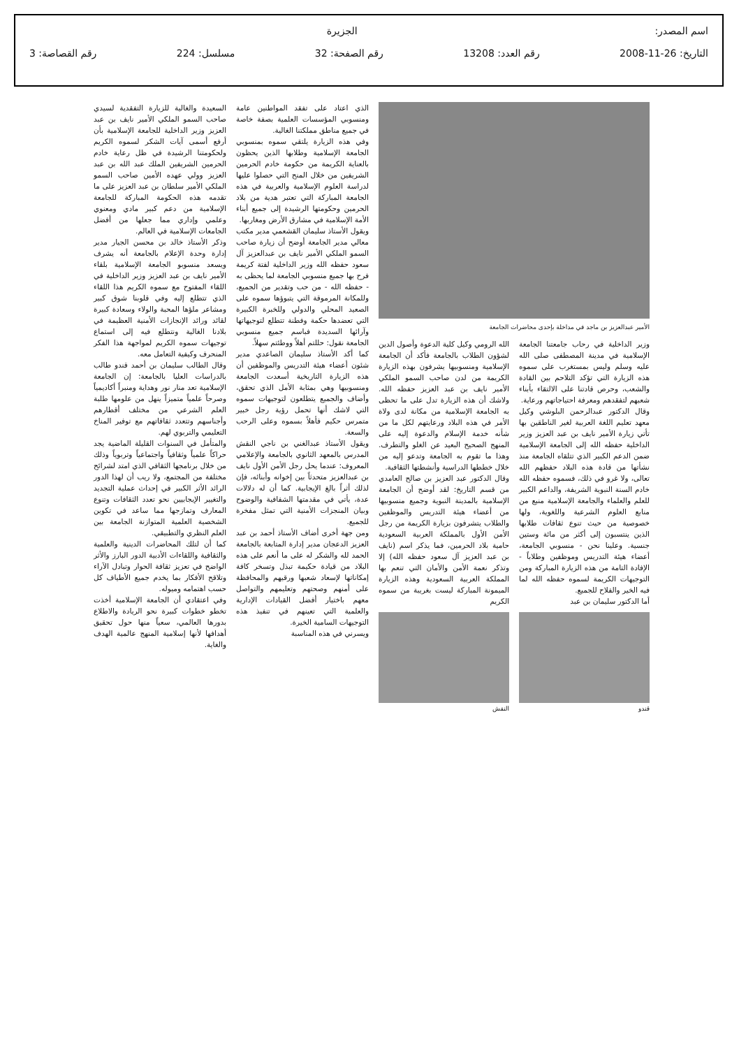اسم المصدر: الجزيرة
التاريخ: 26-11-2008 رقم العدد: 13208 رقم الصفحة: 32 مسلسل: 224 رقم القصاصة: 3
الأمير عبدالعزيز بن ماجد في مداخلة بإحدى محاضرات الجامعة
وزير الداخلية في رحاب جامعتنا الجامعة الإسلامية في مدينة المصطفى صلى الله عليه وسلم وليس بمستغرب على سموه هذه الزيارة التي تؤكد التلاحم بين القادة والشعب، وحرص قادتنا على الالتقاء بأبناء شعبهم لتفقدهم ومعرفة احتياجاتهم ورعاية.
وقال الدكتور عبدالرحمن البلوشي وكيل معهد تعليم اللغة العربية لغير الناطقين بها تأتي زيارة الأمير نايف بن عبد العزيز وزير الداخلية حفظه الله إلى الجامعة الإسلامية ضمن الدعم الكبير الذي تتلقاه الجامعة منذ نشأتها من قادة هذه البلاد حفظهم الله تعالى، ولا غرو في ذلك، فسموه حفظه الله خادم السنة النبوية الشريفة، والداعم الكبير للعلم والعلماء والجامعة الإسلامية منبع من منابع العلوم الشرعية واللغوية، ولها خصوصية من حيث تنوع ثقافات طلابها الذين ينتسبون إلى أكثر من مائة وستين جنسية. وعلينا نحن - منسوبي الجامعة، أعضاء هيئة التدريس وموظفين وطلاباً - الإفادة التامة من هذه الزيارة المباركة ومن التوجيهات الكريمة لسموه حفظه الله لما فيه الخير والفلاح للجميع.
أما الدكتور سليمان بن عبد
قندو
الله الرومي وكيل كلية الدعوة وأصول الدين لشؤون الطلاب بالجامعة فأكد أن الجامعة الإسلامية ومنسوبيها يشرفون بهذه الزيارة الكريمة من لدن صاحب السمو الملكي الأمير نايف بن عبد العزيز حفظه الله. ولاشك أن هذه الزيارة تدل على ما تحظى به الجامعة الإسلامية من مكانة لدى ولاة الأمر في هذه البلاد ورعايتهم لكل ما من شأنه خدمة الإسلام والدعوة إليه على المنهج الصحيح البعيد عن الغلو والتطرف. وهذا ما تقوم به الجامعة وتدعو إليه من خلال خططها الدراسية وأنشطتها الثقافية.
وقال الدكتور عبد العزيز بن صالح العامدي من قسم التاريخ: لقد أوضح أن الجامعة الإسلامية بالمدينة النبوية وجميع منسوبيها من أعضاء هيئة التدريس والموظفين والطلاب يتشرفون بزيارة الكريمة من رجل الأمن الأول بالمملكة العربية السعودية حامية بلاد الحرمين، فما يذكر اسم (نايف بن عبد العزيز آل سعود حفظه الله) إلا وتذكر نعمة الأمن والأمان التي تنعم بها المملكة العربية السعودية وهذه الزيارة الميمونة المباركة ليست بغريبة من سموه الكريم
النقش
الذي اعتاد على تفقد المواطنين عامة ومنسوبي المؤسسات العلمية بصفة خاصة في جميع مناطق مملكتنا الغالية.
وفي هذه الزيارة يلتقي سموه بمنسوبي الجامعة الإسلامية وطلابها الذين يحظون بالعناية الكريمة من حكومة خادم الحرمين الشريفين من خلال المنح التي حصلوا عليها لدراسة العلوم الإسلامية والعربية في هذه الجامعة المباركة التي تعتبر هدية من بلاد الحرمين وحكومتها الرشيدة إلى جميع أبناء الأمة الإسلامية في مشارق الأرض ومغاربها.
ويقول الأستاذ سليمان القشعمي مدير مكتب معالي مدير الجامعة أوضح أن زيارة صاحب السمو الملكي الأمير نايف بن عبدالعزيز آل سعود حفظه الله وزير الداخلية لفتة كريمة فرح بها جميع منسوبي الجامعة لما يحظى به - حفظه الله - من حب وتقدير من الجميع، وللمكانة المرموقة التي يتبوؤها سموه على الصعيد المحلي والدولي وللخبرة الكبيرة التي تعضدها حكمة وفطنة تتطلع لتوجيهاتها وآرائها السديدة فباسم جميع منسوبي الجامعة نقول: حللتم أهلاً ووطئتم سهلاً.
كما أكد الأستاذ سليمان الصاعدي مدير شئون أعضاء هيئة التدريس والموظفين أن هذه الزيارة التاريخية أسعدت الجامعة ومنسوبيها وهي بمثابة الأمل الذي تحقق، وأضاف والجميع يتطلعون لتوجيهات سموه التي لاشك أنها تحمل رؤية رجل خبير متمرس حكيم فأهلاً بسموه وعلى الرحب والسعة.
ويقول الأستاذ عبدالغني بن ناجي النقش المدرس بالمعهد الثانوي بالجامعة والإعلامي المعروف: عندما يحل رجل الأمن الأول نايف بن عبدالعزيز متحدثاً بين إخوانه وأبنائه، فإن لذلك أثراً بالغ الإيجابية. كما أن له دلالات عدة، يأتي في مقدمتها الشفافية والوضوح وبيان المنجزات الأمنية التي تمثل مفخرة للجميع.
ومن جهة أخرى أضاف الأستاذ أحمد بن عبد العزيز الدعجان مدير إدارة المتابعة بالجامعة الحمد لله والشكر له على ما أنعم على هذه البلاد من قيادة حكيمة تبذل وتسخر كافة إمكاناتها لإسعاد شعبها ورقيهم والمحافظة على أمنهم وصحتهم وتعليمهم والتواصل معهم باختيار أفضل القيادات الإدارية والعلمية التي تعينهم في تنفيذ هذه التوجيهات السامية الخيرة.
ويسرني في هذه المناسبة
السعيدة والغالية للزيارة التفقدية لسيدي صاحب السمو الملكي الأمير نايف بن عبد العزيز وزير الداخلية للجامعة الإسلامية بأن أرفع أسمى آيات الشكر لسموه الكريم ولحكومتنا الرشيدة في ظل رعاية خادم الحرمين الشريفين الملك عبد الله بن عبد العزيز وولي عهده الأمين صاحب السمو الملكي الأمير سلطان بن عبد العزيز على ما تقدمه هذه الحكومة المباركة للجامعة الإسلامية من دعم كبير مادي ومعنوي وعلمي وإداري مما جعلها من أفضل الجامعات الإسلامية في العالم.
وذكر الأستاذ خالد بن محسن الجيار مدير إدارة وحدة الإعلام بالجامعة أنه يشرف ويسعد منسوبو الجامعة الإسلامية بلقاء الأمير نايف بن عبد العزيز وزير الداخلية في اللقاء المفتوح مع سموه الكريم هذا اللقاء الذي تتطلع إليه وفي قلوبنا شوق كبير ومشاعر ملؤها المحبة والولاء وسعادة كبيرة لقائد ورائد الإنجازات الأمنية العظيمة في بلادنا الغالية ونتطلع فيه إلى استماع توجيهات سموه الكريم لمواجهة هذا الفكر المنحرف وكيفية التعامل معه.
وقال الطالب سليمان بن أحمد قندو طالب بالدراسات العليا بالجامعة: إن الجامعة الإسلامية تعد منار نور وهداية ومنبراً أكاديمياً وصرحاً علمياً متميزاً ينهل من علومها طلبة العلم الشرعي من مختلف أقطارهم وأجناسهم وتتعدد ثقافاتهم مع توفير المناخ التعليمي والتربوي لهم.
والمتأمل في السنوات القليلة الماضية يجد حراكاً علمياً وثقافياً واجتماعياً وتربوياً وذلك من خلال برنامجها الثقافي الذي امتد لشرائح مختلفة من المجتمع، ولا ريب أن لهذا الدور الرائد الأثر الكبير في إحداث عملية التجديد والتغيير الإيجابيين نحو تعدد الثقافات وتنوع المعارف وتمازجها مما ساعد في تكوين الشخصية العلمية المتوازنة الجامعة بين العلم النظري والتطبيقي.
كما أن لتلك المحاضرات الدينية والعلمية والثقافية واللقاءات الأدبية الدور البارز والأثر الواضح في تعزيز ثقافة الحوار وتبادل الآراء وتلاقح الأفكار بما يخدم جميع الأطياف كل حسب اهتمامه وميوله.
وفي اعتقادي أن الجامعة الإسلامية أخذت تخطو خطوات كبيرة نحو الريادة والاطلاع بدورها العالمي، سعياً منها حول تحقيق أهدافها لأنها إسلامية المنهج عالمية الهدف والغاية.